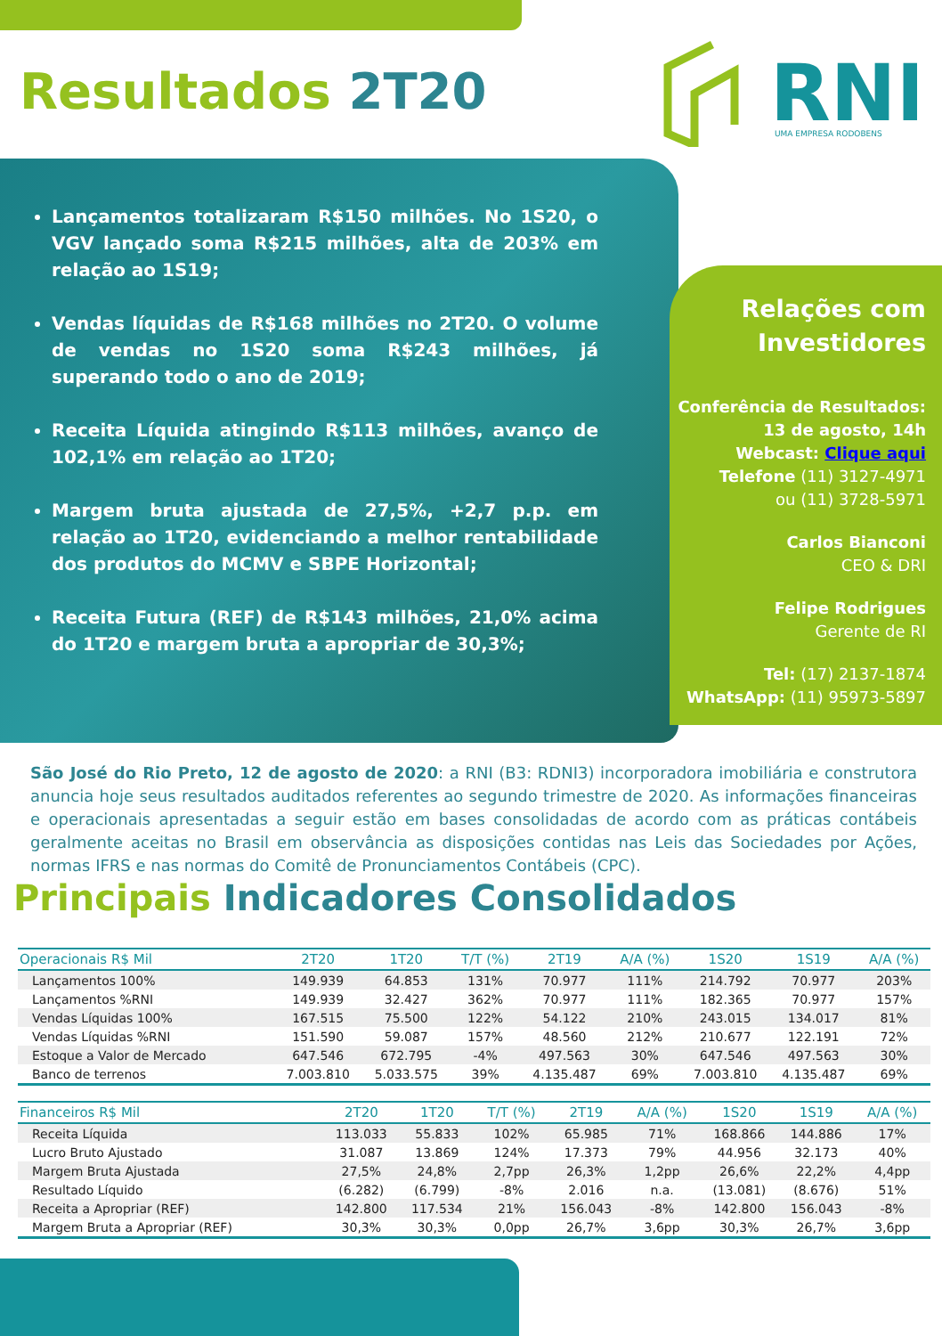Resultados 2T20
RNI
UMA EMPRESA RODOBENS
Lançamentos totalizaram R$150 milhões. No 1S20, o VGV lançado soma R$215 milhões, alta de 203% em relação ao 1S19;
Vendas líquidas de R$168 milhões no 2T20. O volume de vendas no 1S20 soma R$243 milhões, já superando todo o ano de 2019;
Receita Líquida atingindo R$113 milhões, avanço de 102,1% em relação ao 1T20;
Margem bruta ajustada de 27,5%, +2,7 p.p. em relação ao 1T20, evidenciando a melhor rentabilidade dos produtos do MCMV e SBPE Horizontal;
Receita Futura (REF) de R$143 milhões, 21,0% acima do 1T20 e margem bruta a apropriar de 30,3%;
Relações com Investidores
Conferência de Resultados:
13 de agosto, 14h
Webcast: Clique aqui
Telefone (11) 3127-4971
ou (11) 3728-5971
Carlos Bianconi
CEO & DRI
Felipe Rodrigues
Gerente de RI
Tel: (17) 2137-1874
WhatsApp: (11) 95973-5897
São José do Rio Preto, 12 de agosto de 2020: a RNI (B3: RDNI3) incorporadora imobiliária e construtora anuncia hoje seus resultados auditados referentes ao segundo trimestre de 2020. As informações financeiras e operacionais apresentadas a seguir estão em bases consolidadas de acordo com as práticas contábeis geralmente aceitas no Brasil em observância as disposições contidas nas Leis das Sociedades por Ações, normas IFRS e nas normas do Comitê de Pronunciamentos Contábeis (CPC).
Principais Indicadores Consolidados
| Operacionais R$ Mil | 2T20 | 1T20 | T/T (%) | 2T19 | A/A (%) | 1S20 | 1S19 | A/A (%) |
| --- | --- | --- | --- | --- | --- | --- | --- | --- |
| Lançamentos 100% | 149.939 | 64.853 | 131% | 70.977 | 111% | 214.792 | 70.977 | 203% |
| Lançamentos %RNI | 149.939 | 32.427 | 362% | 70.977 | 111% | 182.365 | 70.977 | 157% |
| Vendas Líquidas 100% | 167.515 | 75.500 | 122% | 54.122 | 210% | 243.015 | 134.017 | 81% |
| Vendas Líquidas %RNI | 151.590 | 59.087 | 157% | 48.560 | 212% | 210.677 | 122.191 | 72% |
| Estoque a Valor de Mercado | 647.546 | 672.795 | -4% | 497.563 | 30% | 647.546 | 497.563 | 30% |
| Banco de terrenos | 7.003.810 | 5.033.575 | 39% | 4.135.487 | 69% | 7.003.810 | 4.135.487 | 69% |
| Financeiros R$ Mil | 2T20 | 1T20 | T/T (%) | 2T19 | A/A (%) | 1S20 | 1S19 | A/A (%) |
| --- | --- | --- | --- | --- | --- | --- | --- | --- |
| Receita Líquida | 113.033 | 55.833 | 102% | 65.985 | 71% | 168.866 | 144.886 | 17% |
| Lucro Bruto Ajustado | 31.087 | 13.869 | 124% | 17.373 | 79% | 44.956 | 32.173 | 40% |
| Margem Bruta Ajustada | 27,5% | 24,8% | 2,7pp | 26,3% | 1,2pp | 26,6% | 22,2% | 4,4pp |
| Resultado Líquido | (6.282) | (6.799) | -8% | 2.016 | n.a. | (13.081) | (8.676) | 51% |
| Receita a Apropriar (REF) | 142.800 | 117.534 | 21% | 156.043 | -8% | 142.800 | 156.043 | -8% |
| Margem Bruta a Apropriar (REF) | 30,3% | 30,3% | 0,0pp | 26,7% | 3,6pp | 30,3% | 26,7% | 3,6pp |